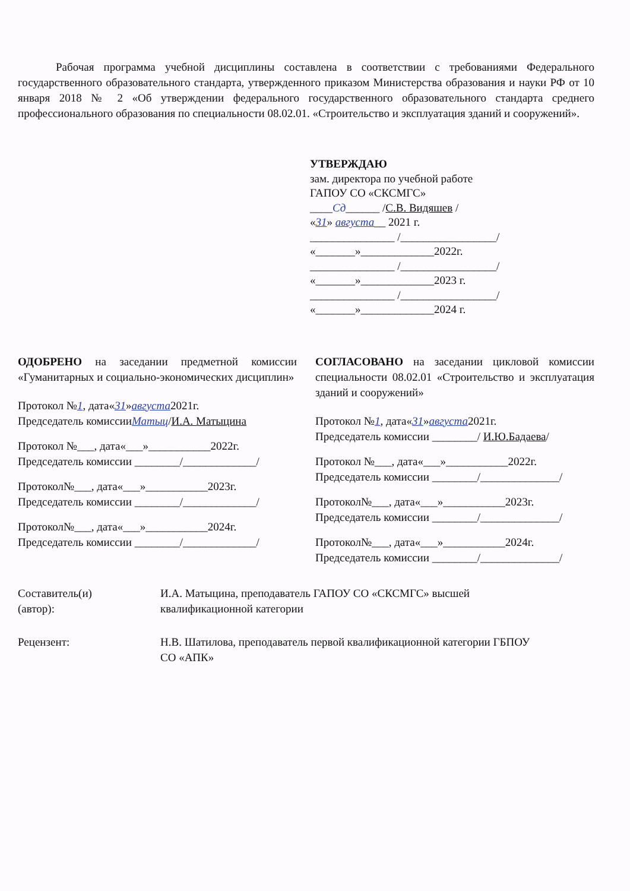Рабочая программа учебной дисциплины составлена в соответствии с требованиями Федерального государственного образовательного стандарта, утвержденного приказом Министерства образования и науки РФ от 10 января 2018 № 2 «Об утверждении федерального государственного образовательного стандарта среднего профессионального образования по специальности 08.02.01. «Строительство и эксплуатация зданий и сооружений».
УТВЕРЖДАЮ
зам. директора по учебной работе
ГАПОУ СО «СКСМГС»
____Сд______ /С.В. Видяшев /
«31» августа__ 2021 г.
_______________ /_________________/
«_______»_____________2022г.
_______________ /_________________/
«_______»_____________2023 г.
_______________ /_________________/
«_______»_____________2024 г.
ОДОБРЕНО на заседании предметной комиссии «Гуманитарных и социально-экономических дисциплин»
Протокол №1, дата«31»августа2021г.
Председатель комиссииМатыц/И.А. Матыцина
Протокол №___, дата«___»___________2022г.
Председатель комиссии ________/_____________/
Протокол№___, дата«___»___________2023г.
Председатель комиссии ________/_____________/
Протокол№___, дата«___»___________2024г.
Председатель комиссии ________/_____________/
СОГЛАСОВАНО на заседании цикловой комиссии специальности 08.02.01 «Строительство и эксплуатация зданий и сооружений»
Протокол №1, дата«31»августа2021г.
Председатель комиссии ________/ И.Ю.Бадаева/
Протокол №___, дата«___»___________2022г.
Председатель комиссии ________/______________/
Протокол№___, дата«___»___________2023г.
Председатель комиссии ________/______________/
Протокол№___, дата«___»___________2024г.
Председатель комиссии ________/______________/
Составитель(и)
(автор):
И.А. Матыцина, преподаватель ГАПОУ СО «СКСМГС» высшей
квалификационной категории
Рецензент: Н.В. Шатилова, преподаватель первой квалификационной категории ГБПОУ
СО «АПК»